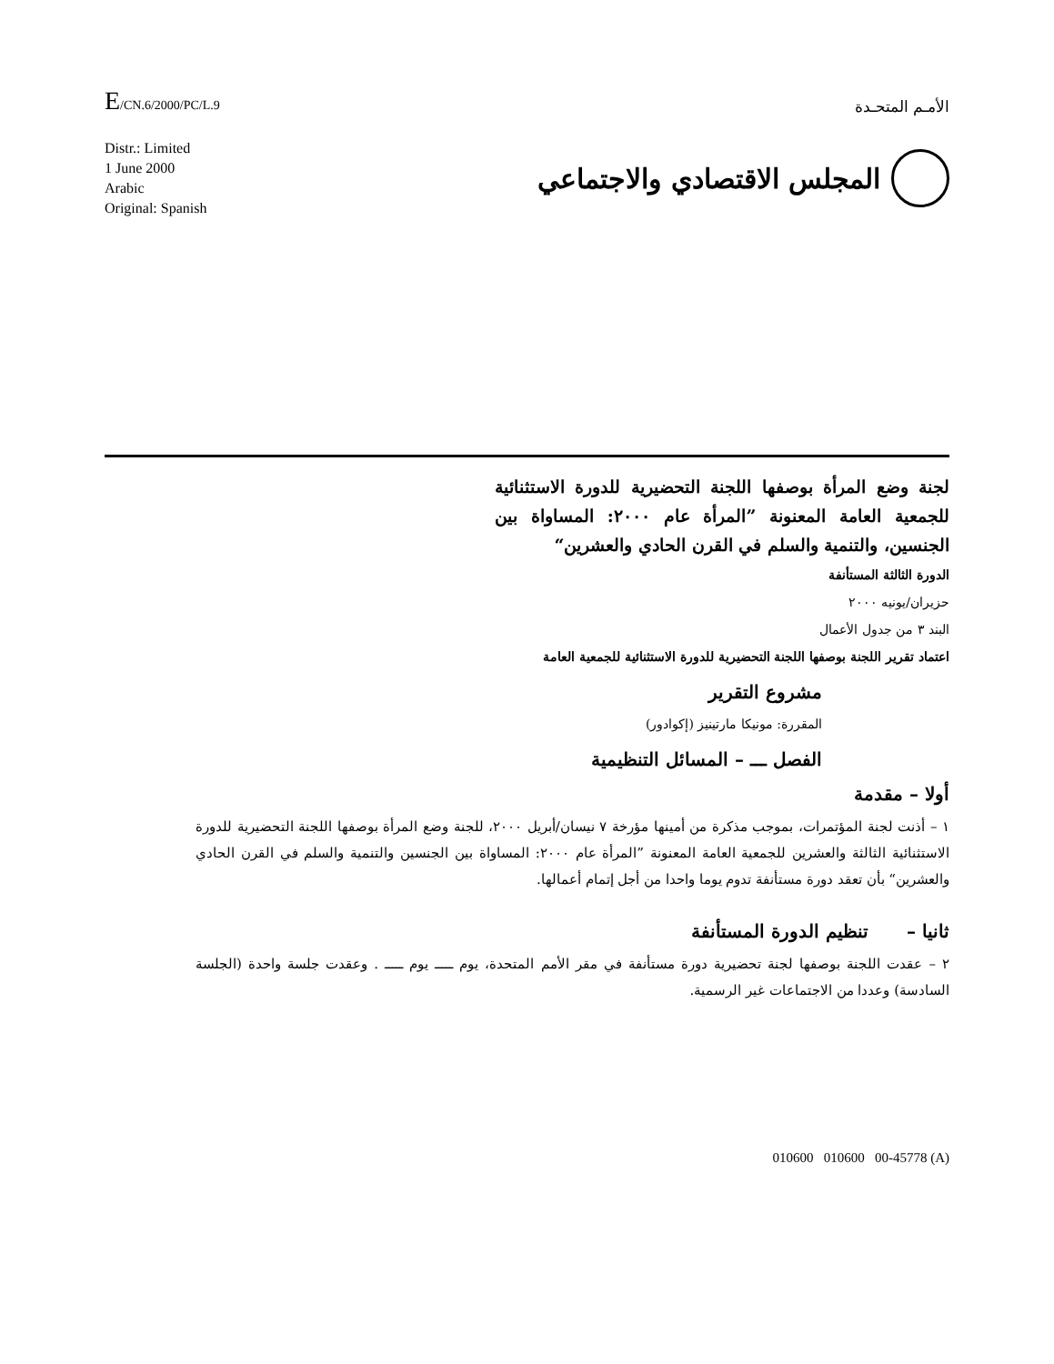E/CN.6/2000/PC/L.9
الأمـم المتحـدة
Distr.: Limited
1 June 2000
Arabic
Original: Spanish
المجلس الاقتصادي والاجتماعي
لجنة وضع المرأة بوصفها اللجنة التحضيرية للدورة الاستثنائية للجمعية العامة المعنونة ”المرأة عام ٢٠٠٠: المساواة بين الجنسين، والتنمية والسلم في القرن الحادي والعشرين“
الدورة الثالثة المستأنفة
حزيران/يونيه ٢٠٠٠
البند ٣ من جدول الأعمال
اعتماد تقرير اللجنة بوصفها اللجنة التحضيرية للدورة الاستثنائية للجمعية العامة
مشروع التقرير
المقررة: مونيكا مارتينيز (إكوادور)
الفصل ـــ – المسائل التنظيمية
أولا – مقدمة
١ – أذنت لجنة المؤتمرات، بموجب مذكرة من أمينها مؤرخة ٧ نيسان/أبريل ٢٠٠٠، للجنة وضع المرأة بوصفها اللجنة التحضيرية للدورة الاستثنائية الثالثة والعشرين للجمعية العامة المعنونة ”المرأة عام ٢٠٠٠: المساواة بين الجنسين والتنمية والسلم في القرن الحادي والعشرين“ بأن تعقد دورة مستأنفة تدوم يوما واحدا من أجل إتمام أعمالها.
ثانيا – تنظيم الدورة المستأنفة
٢ – عقدت اللجنة بوصفها لجنة تحضيرية دورة مستأنفة في مقر الأمم المتحدة، يوم ـــــ يوم ـــــ . وعقدت جلسة واحدة (الجلسة السادسة) وعددا من الاجتماعات غير الرسمية.
010600 010600 00-45778 (A)